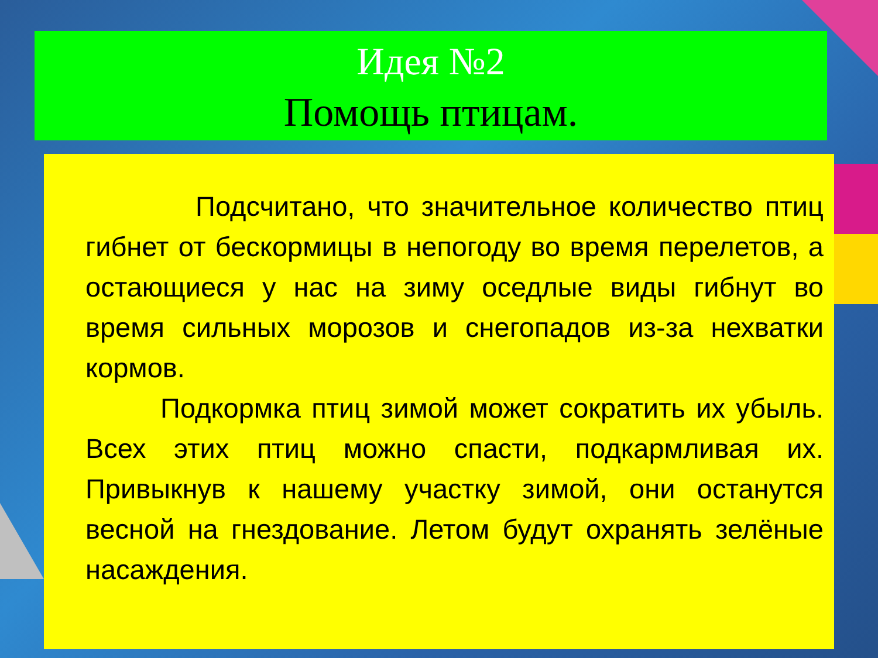Идея №2
Помощь птицам.
Подсчитано, что значительное количество птиц гибнет от бескормицы в непогоду во время перелетов, а остающиеся у нас на зиму оседлые виды гибнут во время сильных морозов и снегопадов из-за нехватки кормов.
Подкормка птиц зимой может сократить их убыль. Всех этих птиц можно спасти, подкармливая их. Привыкнув к нашему участку зимой, они останутся весной на гнездование. Летом будут охранять зелёные насаждения.